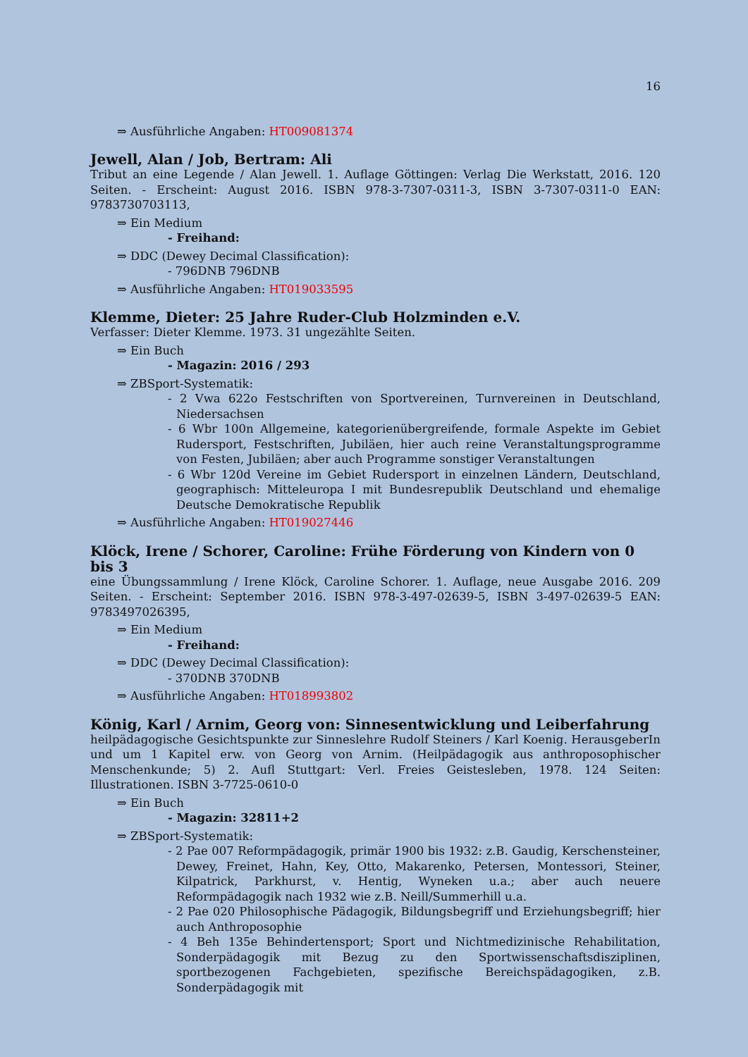16
⇒ Ausführliche Angaben: HT009081374
Jewell, Alan / Job, Bertram: Ali
Tribut an eine Legende / Alan Jewell. 1. Auflage Göttingen: Verlag Die Werkstatt, 2016. 120 Seiten. - Erscheint: August 2016. ISBN 978-3-7307-0311-3, ISBN 3-7307-0311-0 EAN: 9783730703113,
⇒ Ein Medium
- Freihand:
⇒ DDC (Dewey Decimal Classification):
- 796DNB 796DNB
⇒ Ausführliche Angaben: HT019033595
Klemme, Dieter: 25 Jahre Ruder-Club Holzminden e.V.
Verfasser: Dieter Klemme. 1973. 31 ungezählte Seiten.
⇒ Ein Buch
- Magazin: 2016 / 293
⇒ ZBSport-Systematik:
- 2 Vwa 622o Festschriften von Sportvereinen, Turnvereinen in Deutschland, Niedersachsen
- 6 Wbr 100n Allgemeine, kategorienübergreifende, formale Aspekte im Gebiet Rudersport, Festschriften, Jubiläen, hier auch reine Veranstaltungsprogramme von Festen, Jubiläen; aber auch Programme sonstiger Veranstaltungen
- 6 Wbr 120d Vereine im Gebiet Rudersport in einzelnen Ländern, Deutschland, geographisch: Mitteleuropa I mit Bundesrepublik Deutschland und ehemalige Deutsche Demokratische Republik
⇒ Ausführliche Angaben: HT019027446
Klöck, Irene / Schorer, Caroline: Frühe Förderung von Kindern von 0 bis 3
eine Übungssammlung / Irene Klöck, Caroline Schorer. 1. Auflage, neue Ausgabe 2016. 209 Seiten. - Erscheint: September 2016. ISBN 978-3-497-02639-5, ISBN 3-497-02639-5 EAN: 9783497026395,
⇒ Ein Medium
- Freihand:
⇒ DDC (Dewey Decimal Classification):
- 370DNB 370DNB
⇒ Ausführliche Angaben: HT018993802
König, Karl / Arnim, Georg von: Sinnesentwicklung und Leiberfahrung
heilpädagogische Gesichtspunkte zur Sinneslehre Rudolf Steiners / Karl Koenig. HerausgeberIn und um 1 Kapitel erw. von Georg von Arnim. (Heilpädagogik aus anthroposophischer Menschenkunde; 5) 2. Aufl Stuttgart: Verl. Freies Geistesleben, 1978. 124 Seiten: Illustrationen. ISBN 3-7725-0610-0
⇒ Ein Buch
- Magazin: 32811+2
⇒ ZBSport-Systematik:
- 2 Pae 007 Reformpädagogik, primär 1900 bis 1932: z.B. Gaudig, Kerschensteiner, Dewey, Freinet, Hahn, Key, Otto, Makarenko, Petersen, Montessori, Steiner, Kilpatrick, Parkhurst, v. Hentig, Wyneken u.a.; aber auch neuere Reformpädagogik nach 1932 wie z.B. Neill/Summerhill u.a.
- 2 Pae 020 Philosophische Pädagogik, Bildungsbegriff und Erziehungsbegriff; hier auch Anthroposophie
- 4 Beh 135e Behindertensport; Sport und Nichtmedizinische Rehabilitation, Sonderpädagogik mit Bezug zu den Sportwissenschaftsdisziplinen, sportbezogenen Fachgebieten, spezifische Bereichspädagogiken, z.B. Sonderpädagogik mit